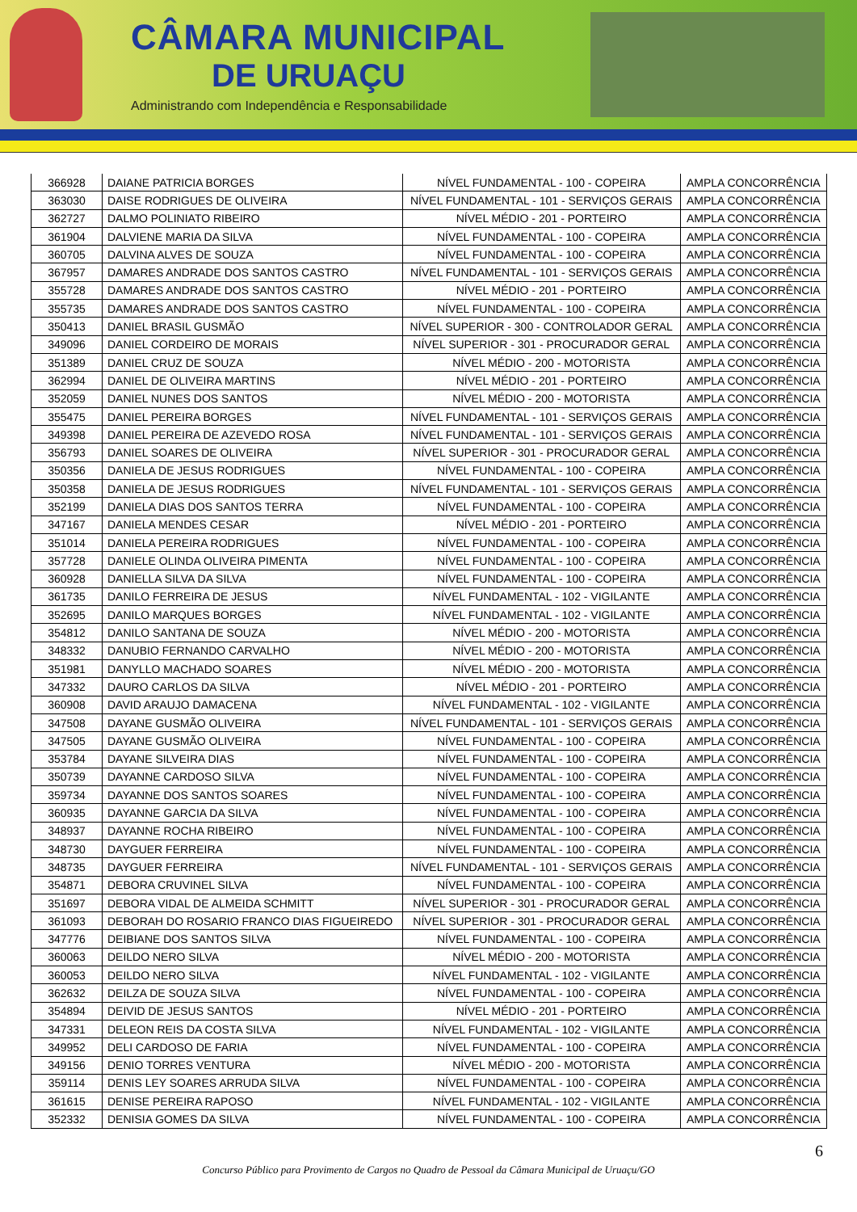CÂMARA MUNICIPAL
DE URUAÇU
Administrando com Independência e Responsabilidade
| 366928 | DAIANE PATRICIA BORGES | NÍVEL FUNDAMENTAL - 100 - COPEIRA | AMPLA CONCORRÊNCIA |
| 363030 | DAISE RODRIGUES DE OLIVEIRA | NÍVEL FUNDAMENTAL - 101 - SERVIÇOS GERAIS | AMPLA CONCORRÊNCIA |
| 362727 | DALMO POLINIATO RIBEIRO | NÍVEL MÉDIO - 201 - PORTEIRO | AMPLA CONCORRÊNCIA |
| 361904 | DALVIENE MARIA DA SILVA | NÍVEL FUNDAMENTAL - 100 - COPEIRA | AMPLA CONCORRÊNCIA |
| 360705 | DALVINA ALVES DE SOUZA | NÍVEL FUNDAMENTAL - 100 - COPEIRA | AMPLA CONCORRÊNCIA |
| 367957 | DAMARES ANDRADE DOS SANTOS CASTRO | NÍVEL FUNDAMENTAL - 101 - SERVIÇOS GERAIS | AMPLA CONCORRÊNCIA |
| 355728 | DAMARES ANDRADE DOS SANTOS CASTRO | NÍVEL MÉDIO - 201 - PORTEIRO | AMPLA CONCORRÊNCIA |
| 355735 | DAMARES ANDRADE DOS SANTOS CASTRO | NÍVEL FUNDAMENTAL - 100 - COPEIRA | AMPLA CONCORRÊNCIA |
| 350413 | DANIEL BRASIL GUSMÃO | NÍVEL SUPERIOR - 300 - CONTROLADOR GERAL | AMPLA CONCORRÊNCIA |
| 349096 | DANIEL CORDEIRO DE MORAIS | NÍVEL SUPERIOR - 301 - PROCURADOR GERAL | AMPLA CONCORRÊNCIA |
| 351389 | DANIEL CRUZ DE SOUZA | NÍVEL MÉDIO - 200 - MOTORISTA | AMPLA CONCORRÊNCIA |
| 362994 | DANIEL DE OLIVEIRA MARTINS | NÍVEL MÉDIO - 201 - PORTEIRO | AMPLA CONCORRÊNCIA |
| 352059 | DANIEL NUNES DOS SANTOS | NÍVEL MÉDIO - 200 - MOTORISTA | AMPLA CONCORRÊNCIA |
| 355475 | DANIEL PEREIRA BORGES | NÍVEL FUNDAMENTAL - 101 - SERVIÇOS GERAIS | AMPLA CONCORRÊNCIA |
| 349398 | DANIEL PEREIRA DE AZEVEDO ROSA | NÍVEL FUNDAMENTAL - 101 - SERVIÇOS GERAIS | AMPLA CONCORRÊNCIA |
| 356793 | DANIEL SOARES DE OLIVEIRA | NÍVEL SUPERIOR - 301 - PROCURADOR GERAL | AMPLA CONCORRÊNCIA |
| 350356 | DANIELA DE JESUS RODRIGUES | NÍVEL FUNDAMENTAL - 100 - COPEIRA | AMPLA CONCORRÊNCIA |
| 350358 | DANIELA DE JESUS RODRIGUES | NÍVEL FUNDAMENTAL - 101 - SERVIÇOS GERAIS | AMPLA CONCORRÊNCIA |
| 352199 | DANIELA DIAS DOS SANTOS TERRA | NÍVEL FUNDAMENTAL - 100 - COPEIRA | AMPLA CONCORRÊNCIA |
| 347167 | DANIELA MENDES CESAR | NÍVEL MÉDIO - 201 - PORTEIRO | AMPLA CONCORRÊNCIA |
| 351014 | DANIELA PEREIRA RODRIGUES | NÍVEL FUNDAMENTAL - 100 - COPEIRA | AMPLA CONCORRÊNCIA |
| 357728 | DANIELE OLINDA OLIVEIRA PIMENTA | NÍVEL FUNDAMENTAL - 100 - COPEIRA | AMPLA CONCORRÊNCIA |
| 360928 | DANIELLA SILVA DA SILVA | NÍVEL FUNDAMENTAL - 100 - COPEIRA | AMPLA CONCORRÊNCIA |
| 361735 | DANILO FERREIRA DE JESUS | NÍVEL FUNDAMENTAL - 102 - VIGILANTE | AMPLA CONCORRÊNCIA |
| 352695 | DANILO MARQUES BORGES | NÍVEL FUNDAMENTAL - 102 - VIGILANTE | AMPLA CONCORRÊNCIA |
| 354812 | DANILO SANTANA DE SOUZA | NÍVEL MÉDIO - 200 - MOTORISTA | AMPLA CONCORRÊNCIA |
| 348332 | DANUBIO FERNANDO CARVALHO | NÍVEL MÉDIO - 200 - MOTORISTA | AMPLA CONCORRÊNCIA |
| 351981 | DANYLLO MACHADO SOARES | NÍVEL MÉDIO - 200 - MOTORISTA | AMPLA CONCORRÊNCIA |
| 347332 | DAURO CARLOS DA SILVA | NÍVEL MÉDIO - 201 - PORTEIRO | AMPLA CONCORRÊNCIA |
| 360908 | DAVID ARAUJO DAMACENA | NÍVEL FUNDAMENTAL - 102 - VIGILANTE | AMPLA CONCORRÊNCIA |
| 347508 | DAYANE GUSMÃO OLIVEIRA | NÍVEL FUNDAMENTAL - 101 - SERVIÇOS GERAIS | AMPLA CONCORRÊNCIA |
| 347505 | DAYANE GUSMÃO OLIVEIRA | NÍVEL FUNDAMENTAL - 100 - COPEIRA | AMPLA CONCORRÊNCIA |
| 353784 | DAYANE SILVEIRA DIAS | NÍVEL FUNDAMENTAL - 100 - COPEIRA | AMPLA CONCORRÊNCIA |
| 350739 | DAYANNE CARDOSO SILVA | NÍVEL FUNDAMENTAL - 100 - COPEIRA | AMPLA CONCORRÊNCIA |
| 359734 | DAYANNE DOS SANTOS SOARES | NÍVEL FUNDAMENTAL - 100 - COPEIRA | AMPLA CONCORRÊNCIA |
| 360935 | DAYANNE GARCIA DA SILVA | NÍVEL FUNDAMENTAL - 100 - COPEIRA | AMPLA CONCORRÊNCIA |
| 348937 | DAYANNE ROCHA RIBEIRO | NÍVEL FUNDAMENTAL - 100 - COPEIRA | AMPLA CONCORRÊNCIA |
| 348730 | DAYGUER FERREIRA | NÍVEL FUNDAMENTAL - 100 - COPEIRA | AMPLA CONCORRÊNCIA |
| 348735 | DAYGUER FERREIRA | NÍVEL FUNDAMENTAL - 101 - SERVIÇOS GERAIS | AMPLA CONCORRÊNCIA |
| 354871 | DEBORA CRUVINEL SILVA | NÍVEL FUNDAMENTAL - 100 - COPEIRA | AMPLA CONCORRÊNCIA |
| 351697 | DEBORA VIDAL DE ALMEIDA SCHMITT | NÍVEL SUPERIOR - 301 - PROCURADOR GERAL | AMPLA CONCORRÊNCIA |
| 361093 | DEBORAH DO ROSARIO FRANCO DIAS FIGUEIREDO | NÍVEL SUPERIOR - 301 - PROCURADOR GERAL | AMPLA CONCORRÊNCIA |
| 347776 | DEIBIANE DOS SANTOS SILVA | NÍVEL FUNDAMENTAL - 100 - COPEIRA | AMPLA CONCORRÊNCIA |
| 360063 | DEILDO NERO SILVA | NÍVEL MÉDIO - 200 - MOTORISTA | AMPLA CONCORRÊNCIA |
| 360053 | DEILDO NERO SILVA | NÍVEL FUNDAMENTAL - 102 - VIGILANTE | AMPLA CONCORRÊNCIA |
| 362632 | DEILZA DE SOUZA SILVA | NÍVEL FUNDAMENTAL - 100 - COPEIRA | AMPLA CONCORRÊNCIA |
| 354894 | DEIVID DE JESUS SANTOS | NÍVEL MÉDIO - 201 - PORTEIRO | AMPLA CONCORRÊNCIA |
| 347331 | DELEON REIS DA COSTA SILVA | NÍVEL FUNDAMENTAL - 102 - VIGILANTE | AMPLA CONCORRÊNCIA |
| 349952 | DELI CARDOSO DE FARIA | NÍVEL FUNDAMENTAL - 100 - COPEIRA | AMPLA CONCORRÊNCIA |
| 349156 | DENIO TORRES VENTURA | NÍVEL MÉDIO - 200 - MOTORISTA | AMPLA CONCORRÊNCIA |
| 359114 | DENIS LEY SOARES ARRUDA SILVA | NÍVEL FUNDAMENTAL - 100 - COPEIRA | AMPLA CONCORRÊNCIA |
| 361615 | DENISE PEREIRA RAPOSO | NÍVEL FUNDAMENTAL - 102 - VIGILANTE | AMPLA CONCORRÊNCIA |
| 352332 | DENISIA GOMES DA SILVA | NÍVEL FUNDAMENTAL - 100 - COPEIRA | AMPLA CONCORRÊNCIA |
6
Concurso Público para Provimento de Cargos no Quadro de Pessoal da Câmara Municipal de Uruaçu/GO